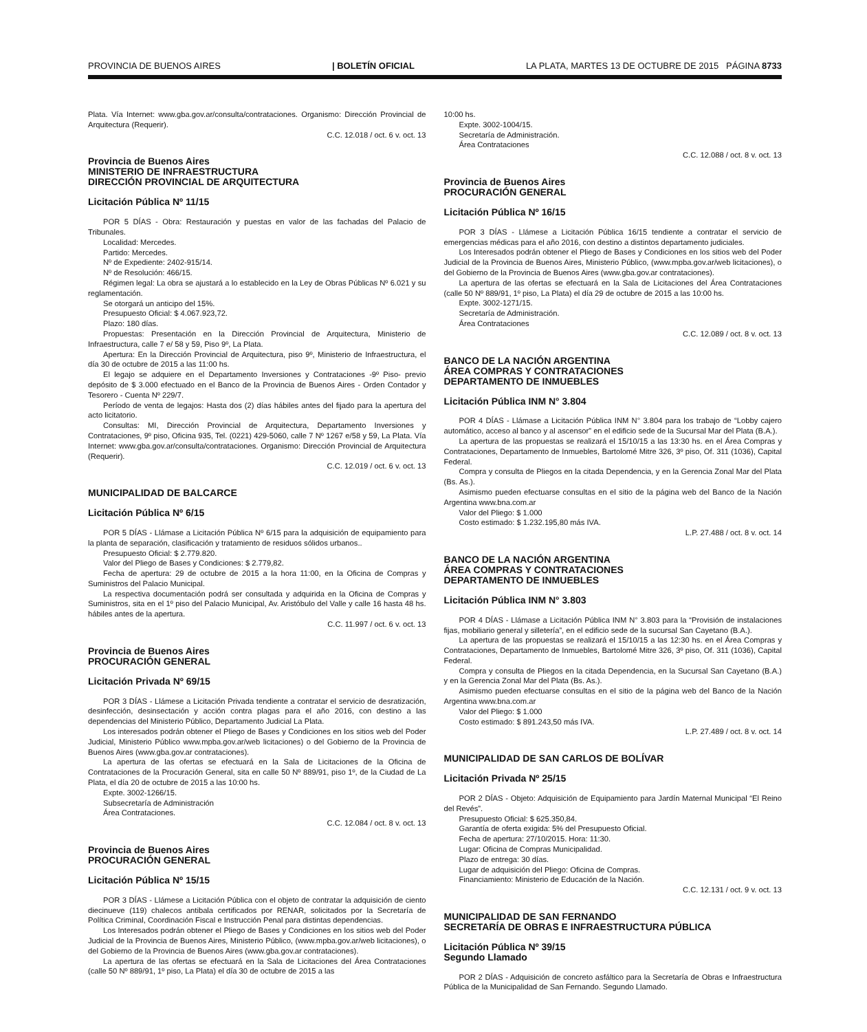PROVINCIA DE BUENOS AIRES | BOLETÍN OFICIAL LA PLATA, MARTES 13 DE OCTUBRE DE 2015 PÁGINA 8733
Plata. Vía Internet: www.gba.gov.ar/consulta/contrataciones. Organismo: Dirección Provincial de Arquitectura (Requerir).
C.C. 12.018 / oct. 6 v. oct. 13
Provincia de Buenos Aires
MINISTERIO DE INFRAESTRUCTURA
DIRECCIÓN PROVINCIAL DE ARQUITECTURA
Licitación Pública Nº 11/15
POR 5 DÍAS - Obra: Restauración y puestas en valor de las fachadas del Palacio de Tribunales.
Localidad: Mercedes.
Partido: Mercedes.
Nº de Expediente: 2402-915/14.
Nº de Resolución: 466/15.
Régimen legal: La obra se ajustará a lo establecido en la Ley de Obras Públicas Nº 6.021 y su reglamentación.
Se otorgará un anticipo del 15%.
Presupuesto Oficial: $ 4.067.923,72.
Plazo: 180 días.
Propuestas: Presentación en la Dirección Provincial de Arquitectura, Ministerio de Infraestructura, calle 7 e/ 58 y 59, Piso 9º, La Plata.
Apertura: En la Dirección Provincial de Arquitectura, piso 9º, Ministerio de Infraestructura, el día 30 de octubre de 2015 a las 11:00 hs.
El legajo se adquiere en el Departamento Inversiones y Contrataciones -9º Piso- previo depósito de $ 3.000 efectuado en el Banco de la Provincia de Buenos Aires - Orden Contador y Tesorero - Cuenta Nº 229/7.
Período de venta de legajos: Hasta dos (2) días hábiles antes del fijado para la apertura del acto licitatorio.
Consultas: MI, Dirección Provincial de Arquitectura, Departamento Inversiones y Contrataciones, 9º piso, Oficina 935, Tel. (0221) 429-5060, calle 7 Nº 1267 e/58 y 59, La Plata. Vía Internet: www.gba.gov.ar/consulta/contrataciones. Organismo: Dirección Provincial de Arquitectura (Requerir).
C.C. 12.019 / oct. 6 v. oct. 13
MUNICIPALIDAD DE BALCARCE
Licitación Pública Nº 6/15
POR 5 DÍAS - Llámase a Licitación Pública Nº 6/15 para la adquisición de equipamiento para la planta de separación, clasificación y tratamiento de residuos sólidos urbanos..
Presupuesto Oficial: $ 2.779.820.
Valor del Pliego de Bases y Condiciones: $ 2.779,82.
Fecha de apertura: 29 de octubre de 2015 a la hora 11:00, en la Oficina de Compras y Suministros del Palacio Municipal.
La respectiva documentación podrá ser consultada y adquirida en la Oficina de Compras y Suministros, sita en el 1º piso del Palacio Municipal, Av. Aristóbulo del Valle y calle 16 hasta 48 hs. hábiles antes de la apertura.
C.C. 11.997 / oct. 6 v. oct. 13
Provincia de Buenos Aires
PROCURACIÓN GENERAL
Licitación Privada Nº 69/15
POR 3 DÍAS - Llámese a Licitación Privada tendiente a contratar el servicio de desratización, desinfección, desinsectación y acción contra plagas para el año 2016, con destino a las dependencias del Ministerio Público, Departamento Judicial La Plata.
Los interesados podrán obtener el Pliego de Bases y Condiciones en los sitios web del Poder Judicial, Ministerio Público www.mpba.gov.ar/web licitaciones) o del Gobierno de la Provincia de Buenos Aires (www.gba.gov.ar contrataciones).
La apertura de las ofertas se efectuará en la Sala de Licitaciones de la Oficina de Contrataciones de la Procuración General, sita en calle 50 Nº 889/91, piso 1º, de la Ciudad de La Plata, el día 20 de octubre de 2015 a las 10:00 hs.
Expte. 3002-1266/15.
Subsecretaría de Administración
Área Contrataciones.
C.C. 12.084 / oct. 8 v. oct. 13
Provincia de Buenos Aires
PROCURACIÓN GENERAL
Licitación Pública Nº 15/15
POR 3 DÍAS - Llámese a Licitación Pública con el objeto de contratar la adquisición de ciento diecinueve (119) chalecos antibala certificados por RENAR, solicitados por la Secretaría de Política Criminal, Coordinación Fiscal e Instrucción Penal para distintas dependencias.
Los Interesados podrán obtener el Pliego de Bases y Condiciones en los sitios web del Poder Judicial de la Provincia de Buenos Aires, Ministerio Público, (www.mpba.gov.ar/web licitaciones), o del Gobierno de la Provincia de Buenos Aires (www.gba.gov.ar contrataciones).
La apertura de las ofertas se efectuará en la Sala de Licitaciones del Área Contrataciones (calle 50 Nº 889/91, 1º piso, La Plata) el día 30 de octubre de 2015 a las
10:00 hs.
Expte. 3002-1004/15.
Secretaría de Administración.
Área Contrataciones
C.C. 12.088 / oct. 8 v. oct. 13
Provincia de Buenos Aires
PROCURACIÓN GENERAL
Licitación Pública Nº 16/15
POR 3 DÍAS - Llámese a Licitación Pública 16/15 tendiente a contratar el servicio de emergencias médicas para el año 2016, con destino a distintos departamento judiciales.
Los Interesados podrán obtener el Pliego de Bases y Condiciones en los sitios web del Poder Judicial de la Provincia de Buenos Aires, Ministerio Público, (www.mpba.gov.ar/web licitaciones), o del Gobierno de la Provincia de Buenos Aires (www.gba.gov.ar contrataciones).
La apertura de las ofertas se efectuará en la Sala de Licitaciones del Área Contrataciones (calle 50 Nº 889/91, 1º piso, La Plata) el día 29 de octubre de 2015 a las 10:00 hs.
Expte. 3002-1271/15.
Secretaría de Administración.
Área Contrataciones
C.C. 12.089 / oct. 8 v. oct. 13
BANCO DE LA NACIÓN ARGENTINA
ÁREA COMPRAS Y CONTRATACIONES
DEPARTAMENTO DE INMUEBLES
Licitación Pública INM N° 3.804
POR 4 DÍAS - Llámase a Licitación Pública INM N° 3.804 para los trabajo de “Lobby cajero automático, acceso al banco y al ascensor” en el edificio sede de la Sucursal Mar del Plata (B.A.).
La apertura de las propuestas se realizará el 15/10/15 a las 13:30 hs. en el Área Compras y Contrataciones, Departamento de Inmuebles, Bartolomé Mitre 326, 3º piso, Of. 311 (1036), Capital Federal.
Compra y consulta de Pliegos en la citada Dependencia, y en la Gerencia Zonal Mar del Plata (Bs. As.).
Asimismo pueden efectuarse consultas en el sitio de la página web del Banco de la Nación Argentina www.bna.com.ar
Valor del Pliego: $ 1.000
Costo estimado: $ 1.232.195,80 más IVA.
L.P. 27.488 / oct. 8 v. oct. 14
BANCO DE LA NACIÓN ARGENTINA
ÁREA COMPRAS Y CONTRATACIONES
DEPARTAMENTO DE INMUEBLES
Licitación Pública INM N° 3.803
POR 4 DÍAS - Llámase a Licitación Pública INM N° 3.803 para la “Provisión de instalaciones fijas, mobiliario general y silletería”, en el edificio sede de la sucursal San Cayetano (B.A.).
La apertura de las propuestas se realizará el 15/10/15 a las 12:30 hs. en el Área Compras y Contrataciones, Departamento de Inmuebles, Bartolomé Mitre 326, 3º piso, Of. 311 (1036), Capital Federal.
Compra y consulta de Pliegos en la citada Dependencia, en la Sucursal San Cayetano (B.A.) y en la Gerencia Zonal Mar del Plata (Bs. As.).
Asimismo pueden efectuarse consultas en el sitio de la página web del Banco de la Nación Argentina www.bna.com.ar
Valor del Pliego: $ 1.000
Costo estimado: $ 891.243,50 más IVA.
L.P. 27.489 / oct. 8 v. oct. 14
MUNICIPALIDAD DE SAN CARLOS DE BOLÍVAR
Licitación Privada Nº 25/15
POR 2 DÍAS - Objeto: Adquisición de Equipamiento para Jardín Maternal Municipal “El Reino del Revés”.
Presupuesto Oficial: $ 625.350,84.
Garantía de oferta exigida: 5% del Presupuesto Oficial.
Fecha de apertura: 27/10/2015. Hora: 11:30.
Lugar: Oficina de Compras Municipalidad.
Plazo de entrega: 30 días.
Lugar de adquisición del Pliego: Oficina de Compras.
Financiamiento: Ministerio de Educación de la Nación.
C.C. 12.131 / oct. 9 v. oct. 13
MUNICIPALIDAD DE SAN FERNANDO
SECRETARÍA DE OBRAS E INFRAESTRUCTURA PÚBLICA
Licitación Pública Nº 39/15
Segundo Llamado
POR 2 DÍAS - Adquisición de concreto asfáltico para la Secretaría de Obras e Infraestructura Pública de la Municipalidad de San Fernando. Segundo Llamado.